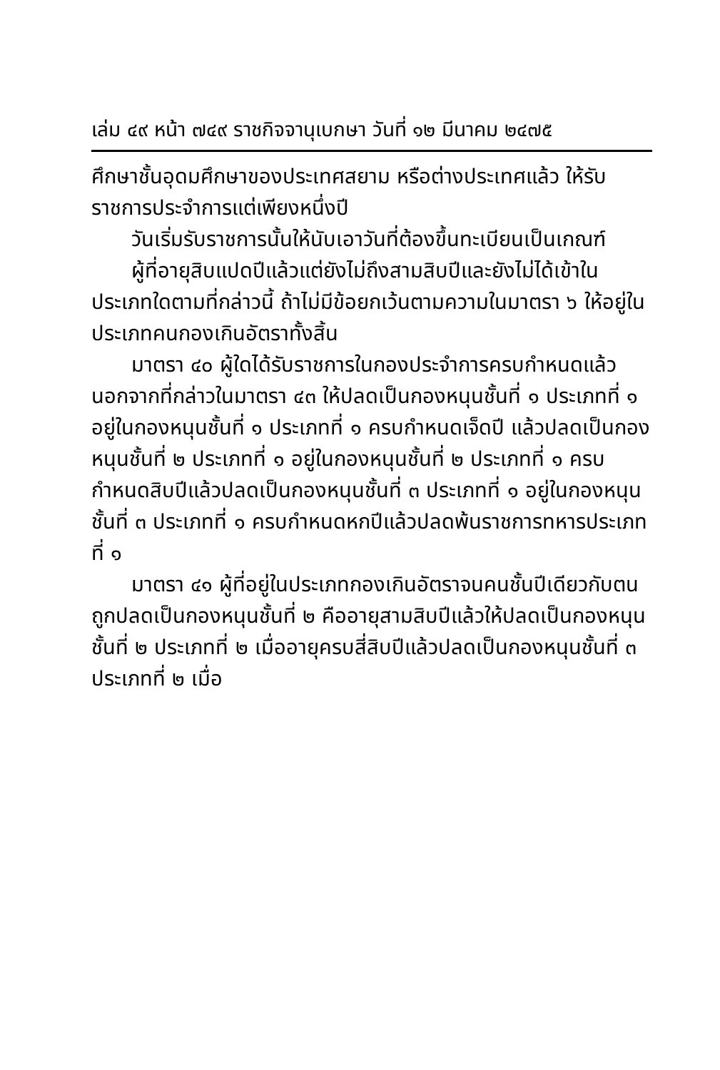เล่ม ๔๙ หน้า ๗๔๙ ราชกิจจานุเบกษา วันที่ ๑๒ มีนาคม ๒๔๗๕
ศึกษาชั้นอุดมศึกษาของประเทศสยาม หรือต่างประเทศแล้ว ให้รับราชการประจำการแต่เพียงหนึ่งปี
วันเริ่มรับราชการนั้นให้นับเอาวันที่ต้องขึ้นทะเบียนเป็นเกณฑ์
ผู้ที่อายุสิบแปดปีแล้วแต่ยังไม่ถึงสามสิบปีและยังไม่ได้เข้าในประเภทใดตามที่กล่าวนี้ ถ้าไม่มีข้อยกเว้นตามความในมาตรา ๖ ให้อยู่ในประเภทคนกองเกินอัตราทั้งสิ้น
มาตรา ๔๐ ผู้ใดได้รับราชการในกองประจำการครบกำหนดแล้วนอกจากที่กล่าวในมาตรา ๔๓ ให้ปลดเป็นกองหนุนชั้นที่ ๑ ประเภทที่ ๑ อยู่ในกองหนุนชั้นที่ ๑ ประเภทที่ ๑ ครบกำหนดเจ็ดปี แล้วปลดเป็นกองหนุนชั้นที่ ๒ ประเภทที่ ๑ อยู่ในกองหนุนชั้นที่ ๒ ประเภทที่ ๑ ครบกำหนดสิบปีแล้วปลดเป็นกองหนุนชั้นที่ ๓ ประเภทที่ ๑ อยู่ในกองหนุนชั้นที่ ๓ ประเภทที่ ๑ ครบกำหนดหกปีแล้วปลดพ้นราชการทหารประเภทที่ ๑
มาตรา ๔๑ ผู้ที่อยู่ในประเภทกองเกินอัตราจนคนชั้นปีเดียวกับตนถูกปลดเป็นกองหนุนชั้นที่ ๒ คืออายุสามสิบปีแล้วให้ปลดเป็นกองหนุนชั้นที่ ๒ ประเภทที่ ๒ เมื่ออายุครบสี่สิบปีแล้วปลดเป็นกองหนุนชั้นที่ ๓ ประเภทที่ ๒ เมื่อ